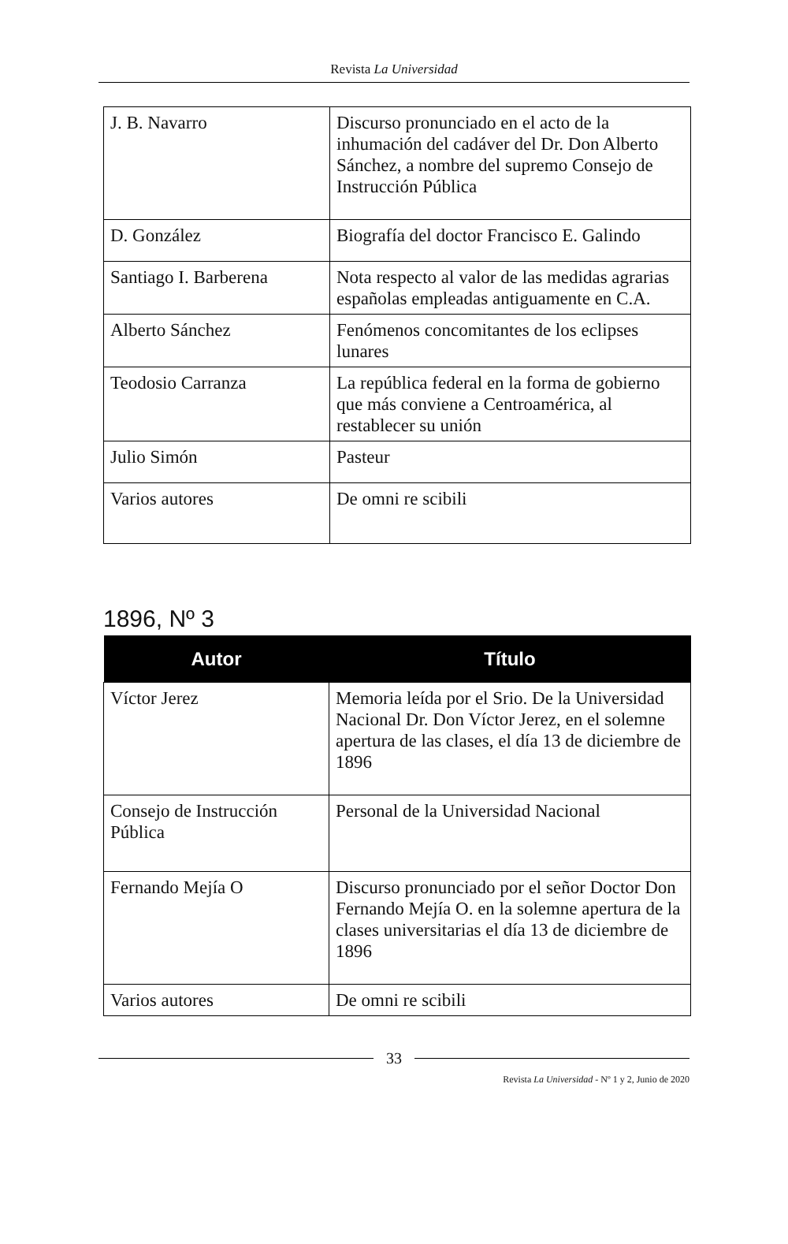Revista La Universidad
| J. B. Navarro | Discurso pronunciado en el acto de la inhumación del cadáver del Dr. Don Alberto Sánchez, a nombre del supremo Consejo de Instrucción Pública |
| D. González | Biografía del doctor Francisco E. Galindo |
| Santiago I. Barberena | Nota respecto al valor de las medidas agrarias españolas empleadas antiguamente en C.A. |
| Alberto Sánchez | Fenómenos concomitantes de los eclipses lunares |
| Teodosio Carranza | La república federal en la forma de gobierno que más conviene a Centroamérica, al restablecer su unión |
| Julio Simón | Pasteur |
| Varios autores | De omni re scibili |
1896, Nº 3
| Autor | Título |
| --- | --- |
| Víctor Jerez | Memoria leída por el Srio. De la Universidad Nacional Dr. Don Víctor Jerez, en el solemne apertura de las clases, el día 13 de diciembre de 1896 |
| Consejo de Instrucción Pública | Personal de la Universidad Nacional |
| Fernando Mejía O | Discurso pronunciado por el señor Doctor Don Fernando Mejía O. en la solemne apertura de la clases universitarias el día 13 de diciembre de 1896 |
| Varios autores | De omni re scibili |
33
Revista La Universidad - Nº 1 y 2, Junio de 2020